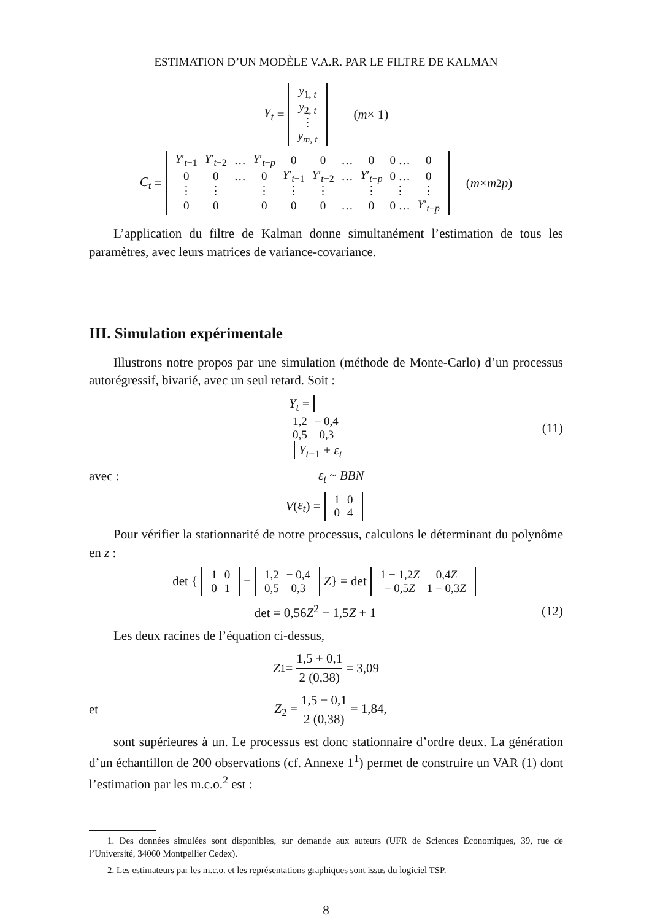ESTIMATION D’UN MODÈLE V.A.R. PAR LE FILTRE DE KALMAN
Y<sub>t</sub> =
| y<sub>1, t</sub> |
| y<sub>2, t</sub> |
| ⋮ |
| y<sub>m, t</sub> |
(m × 1)
C<sub>t</sub> =
| Y ′<sub>t−1</sub> | Y ′<sub>t−2</sub> | … | Y ′<sub>t−p</sub> | 0 | 0 | … | 0 | 0 … | 0 |
| 0 | 0 | … | 0 | Y ′<sub>t−1</sub> | Y ′<sub>t−2</sub> | … | Y ′<sub>t−p</sub> | 0 … | 0 |
| ⋮ | ⋮ | | ⋮ | ⋮ | ⋮ | | ⋮ | ⋮ | ⋮ |
| 0 | 0 | | 0 | 0 | 0 | … | 0 | 0 … | Y ′<sub>t−p</sub> |
(m × m<sup>2</sup> p)
L’application du filtre de Kalman donne simultanément l’estimation de tous les paramètres, avec leurs matrices de variance-covariance.
III. Simulation expérimentale
Illustrons notre propos par une simulation (méthode de Monte-Carlo) d’un processus autorégressif, bivarié, avec un seul retard. Soit :
Y<sub>t</sub> =
| 1,2 | − 0,4 |
| 0,5 | 0,3 |
Y<sub>t−1</sub> + ε<sub>t</sub> (11)
avec : ε<sub>t</sub> ~ BBN
V (ε<sub>t</sub>) =
| 1 | 0 |
| 0 | 4 |
Pour vérifier la stationnarité de notre processus, calculons le déterminant du polynôme en z :
det {
| 1 | 0 |
| 0 | 1 |
−
| 1,2 | − 0,4 |
| 0,5 | 0,3 |
Z } = det
| 1 − 1,2 Z | 0,4 Z |
| − 0,5 Z | 1 − 0,3 Z |
det = 0,56Z<sup>2</sup> − 1,5Z + 1 (12)
Les deux racines de l’équation ci-dessus,
Z<sub>1</sub> = 1,5 + 0,1 2 (0,38) = 3,09
et Z<sub>2</sub> = 1,5 − 0,1 2 (0,38) = 1,84,
sont supérieures à un. Le processus est donc stationnaire d’ordre deux. La génération d’un échantillon de 200 observations (cf. Annexe 1<sup>1</sup>) permet de construire un VAR (1) dont l’estimation par les m.c.o.<sup>2</sup> est :
1. Des données simulées sont disponibles, sur demande aux auteurs (UFR de Sciences Économiques, 39, rue de l’Université, 34060 Montpellier Cedex).
2. Les estimateurs par les m.c.o. et les représentations graphiques sont issus du logiciel TSP.
8